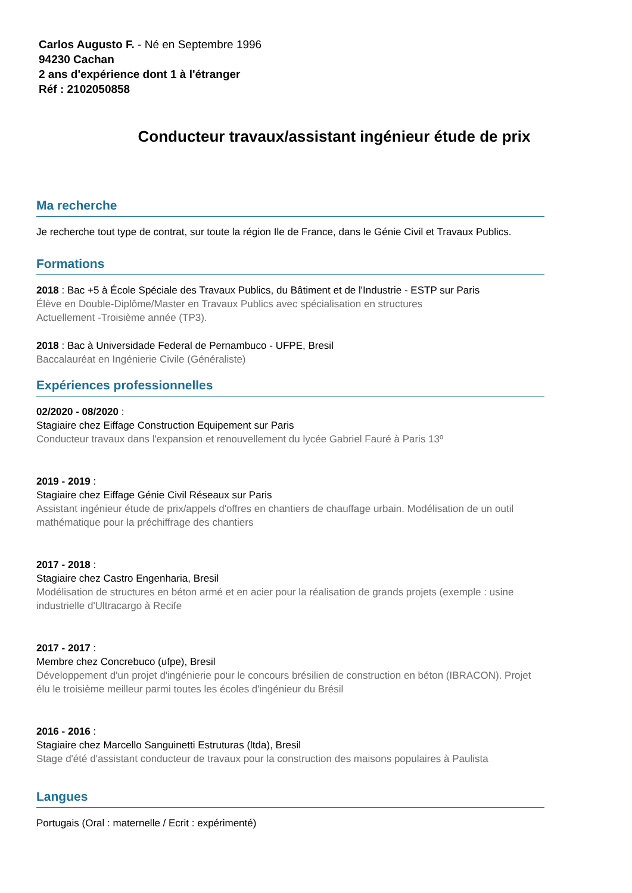Carlos Augusto F. - Né en Septembre 1996
94230 Cachan
2 ans d'expérience dont 1 à l'étranger
Réf : 2102050858
Conducteur travaux/assistant ingénieur étude de prix
Ma recherche
Je recherche tout type de contrat, sur toute la région Ile de France, dans le Génie Civil et Travaux Publics.
Formations
2018 : Bac +5 à École Spéciale des Travaux Publics, du Bâtiment et de l'Industrie - ESTP sur Paris
Élève en Double-Diplôme/Master en Travaux Publics avec spécialisation en structures
Actuellement -Troisième année (TP3).
2018 : Bac à Universidade Federal de Pernambuco - UFPE, Bresil
Baccalauréat en Ingénierie Civile (Généraliste)
Expériences professionnelles
02/2020 - 08/2020 :
Stagiaire chez Eiffage Construction Equipement sur Paris
Conducteur travaux dans l'expansion et renouvellement du lycée Gabriel Fauré à Paris 13º
2019 - 2019 :
Stagiaire chez Eiffage Génie Civil Réseaux sur Paris
Assistant ingénieur étude de prix/appels d'offres en chantiers de chauffage urbain. Modélisation de un outil mathématique pour la préchiffrage des chantiers
2017 - 2018 :
Stagiaire chez Castro Engenharia, Bresil
Modélisation de structures en béton armé et en acier pour la réalisation de grands projets (exemple : usine industrielle d'Ultracargo à Recife
2017 - 2017 :
Membre chez Concrebuco (ufpe), Bresil
Développement d'un projet d'ingénierie pour le concours brésilien de construction en béton (IBRACON). Projet élu le troisième meilleur parmi toutes les écoles d'ingénieur du Brésil
2016 - 2016 :
Stagiaire chez Marcello Sanguinetti Estruturas (ltda), Bresil
Stage d'été d'assistant conducteur de travaux pour la construction des maisons populaires à Paulista
Langues
Portugais (Oral : maternelle / Ecrit : expérimenté)